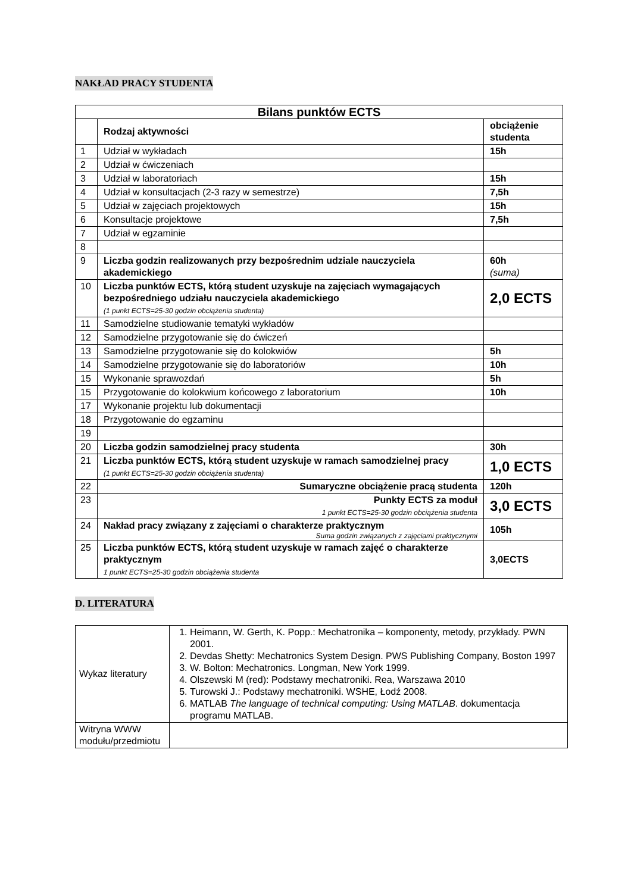NAKŁAD PRACY STUDENTA
| Bilans punktów ECTS | | |
| --- | --- | --- |
| | Rodzaj aktywności | obciążenie studenta |
| 1 | Udział w wykładach | 15h |
| 2 | Udział w ćwiczeniach | |
| 3 | Udział w laboratoriach | 15h |
| 4 | Udział w konsultacjach (2-3 razy w semestrze) | 7,5h |
| 5 | Udział w zajęciach projektowych | 15h |
| 6 | Konsultacje projektowe | 7,5h |
| 7 | Udział w egzaminie | |
| 8 | | |
| 9 | Liczba godzin realizowanych przy bezpośrednim udziale nauczyciela akademickiego | 60h (suma) |
| 10 | Liczba punktów ECTS, którą student uzyskuje na zajęciach wymagających bezpośredniego udziału nauczyciela akademickiego (1 punkt ECTS=25-30 godzin obciążenia studenta) | 2,0 ECTS |
| 11 | Samodzielne studiowanie tematyki wykładów | |
| 12 | Samodzielne przygotowanie się do ćwiczeń | |
| 13 | Samodzielne przygotowanie się do kolokwiów | 5h |
| 14 | Samodzielne przygotowanie się do laboratoriów | 10h |
| 15 | Wykonanie sprawozdań | 5h |
| 15 | Przygotowanie do kolokwium końcowego z laboratorium | 10h |
| 17 | Wykonanie projektu lub dokumentacji | |
| 18 | Przygotowanie do egzaminu | |
| 19 | | |
| 20 | Liczba godzin samodzielnej pracy studenta | 30h |
| 21 | Liczba punktów ECTS, którą student uzyskuje w ramach samodzielnej pracy (1 punkt ECTS=25-30 godzin obciążenia studenta) | 1,0 ECTS |
| 22 | Sumaryczne obciążenie pracą studenta | 120h |
| 23 | Punkty ECTS za moduł 1 punkt ECTS=25-30 godzin obciążenia studenta | 3,0 ECTS |
| 24 | Nakład pracy związany z zajęciami o charakterze praktycznym Suma godzin związanych z zajęciami praktycznymi | 105h |
| 25 | Liczba punktów ECTS, którą student uzyskuje w ramach zajęć o charakterze praktycznym 1 punkt ECTS=25-30 godzin obciążenia studenta | 3,0ECTS |
D. LITERATURA
| Wykaz literatury | 1. Heimann, W. Gerth, K. Popp.: Mechatronika – komponenty, metody, przykłady. PWN 2001. 2. Devdas Shetty: Mechatronics System Design. PWS Publishing Company, Boston 1997 3. W. Bolton: Mechatronics. Longman, New York 1999. 4. Olszewski M (red): Podstawy mechatroniki. Rea, Warszawa 2010 5. Turowski J.: Podstawy mechatroniki. WSHE, Łodź 2008. 6. MATLAB The language of technical computing: Using MATLAB . dokumentacja programu MATLAB. |
| Witryna WWW modułu/przedmiotu | |